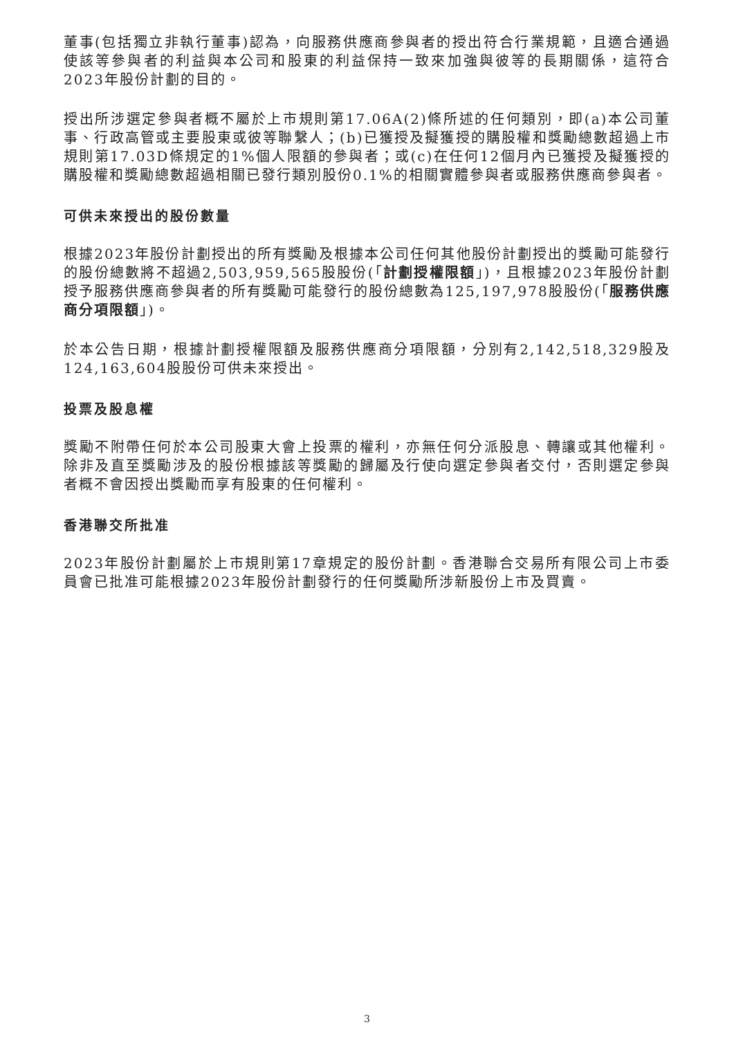董事(包括獨立非執行董事)認為，向服務供應商參與者的授出符合行業規範，且適合通過使該等參與者的利益與本公司和股東的利益保持一致來加強與彼等的長期關係，這符合2023年股份計劃的目的。
授出所涉選定參與者概不屬於上市規則第17.06A(2)條所述的任何類別，即(a)本公司董事、行政高管或主要股東或彼等聯繫人；(b)已獲授及擬獲授的購股權和獎勵總數超過上市規則第17.03D條規定的1%個人限額的參與者；或(c)在任何12個月內已獲授及擬獲授的購股權和獎勵總數超過相關已發行類別股份0.1%的相關實體參與者或服務供應商參與者。
可供未來授出的股份數量
根據2023年股份計劃授出的所有獎勵及根據本公司任何其他股份計劃授出的獎勵可能發行的股份總數將不超過2,503,959,565股股份(「計劃授權限額」)，且根據2023年股份計劃授予服務供應商參與者的所有獎勵可能發行的股份總數為125,197,978股股份(「服務供應商分項限額」)。
於本公告日期，根據計劃授權限額及服務供應商分項限額，分別有2,142,518,329股及124,163,604股股份可供未來授出。
投票及股息權
獎勵不附帶任何於本公司股東大會上投票的權利，亦無任何分派股息、轉讓或其他權利。除非及直至獎勵涉及的股份根據該等獎勵的歸屬及行使向選定參與者交付，否則選定參與者概不會因授出獎勵而享有股東的任何權利。
香港聯交所批准
2023年股份計劃屬於上市規則第17章規定的股份計劃。香港聯合交易所有限公司上市委員會已批准可能根據2023年股份計劃發行的任何獎勵所涉新股份上市及買賣。
3